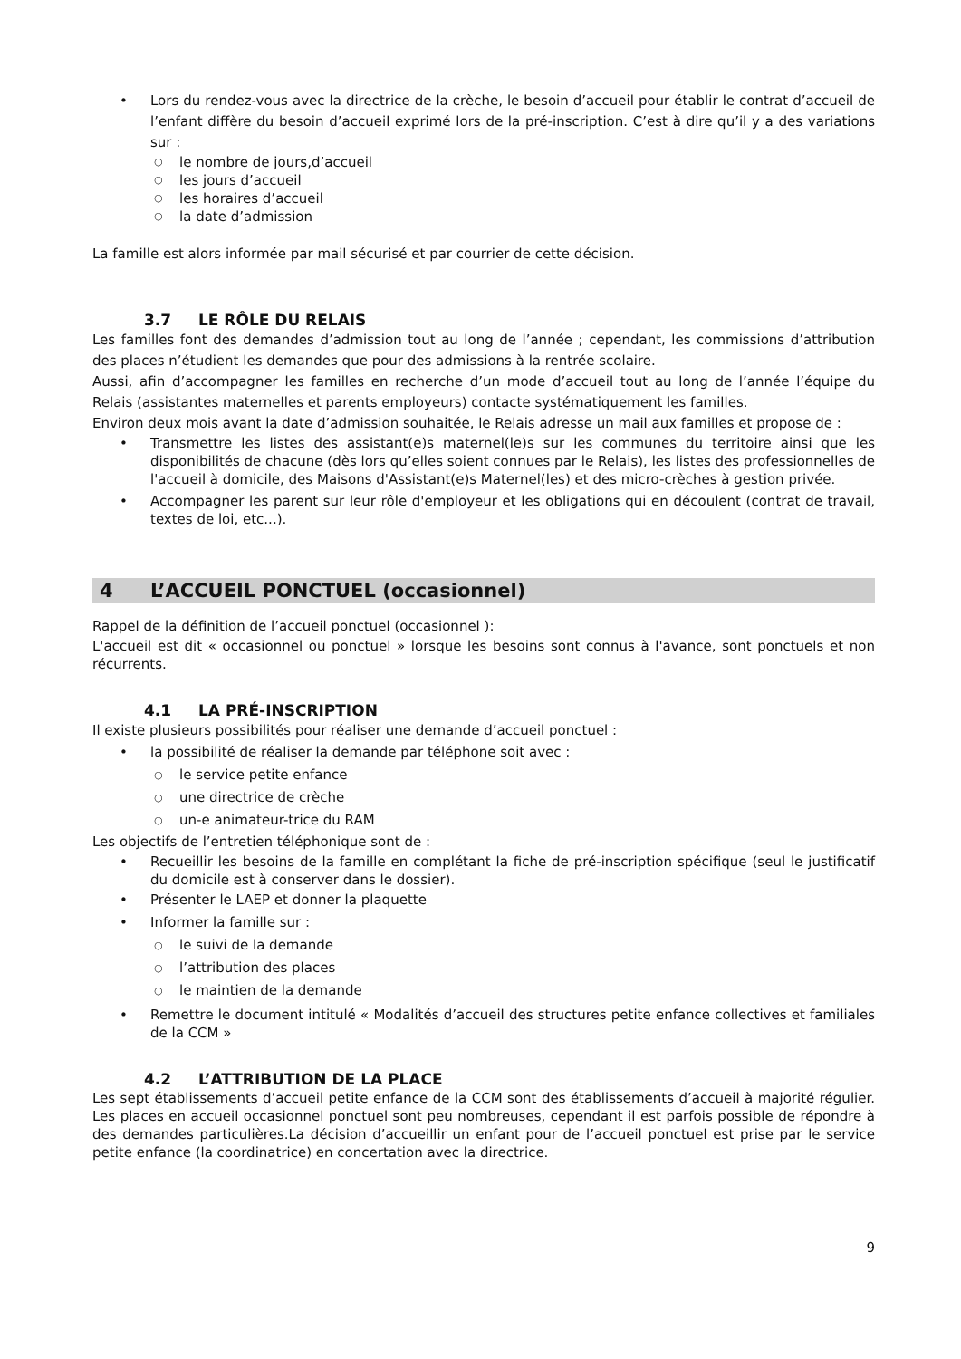• Lors du rendez-vous avec la directrice de la crèche, le besoin d’accueil pour établir le contrat d’accueil de l’enfant diffère du besoin d’accueil exprimé lors de la pré-inscription. C’est à dire qu’il y a des variations sur :
○ le nombre de jours,d’accueil
○ les jours d’accueil
○ les horaires d’accueil
○ la date d’admission
La famille est alors informée par mail sécurisé et par courrier de cette décision.
3.7 LE RÔLE DU RELAIS
Les familles font des demandes d’admission tout au long de l’année ; cependant, les commissions d’attribution des places n’étudient les demandes que pour des admissions à la rentrée scolaire.
Aussi, afin d’accompagner les familles en recherche d’un mode d’accueil tout au long de l’année l’équipe du Relais (assistantes maternelles et parents employeurs) contacte systématiquement les familles.
Environ deux mois avant la date d’admission souhaitée, le Relais adresse un mail aux familles et propose de :
• Transmettre les listes des assistant(e)s maternel(le)s sur les communes du territoire ainsi que les disponibilités de chacune (dès lors qu’elles soient connues par le Relais), les listes des professionnelles de l'accueil à domicile, des Maisons d'Assistant(e)s Maternel(les) et des micro-crèches à gestion privée.
• Accompagner les parent sur leur rôle d'employeur et les obligations qui en découlent (contrat de travail, textes de loi, etc...).
4 L’ACCUEIL PONCTUEL (occasionnel)
Rappel de la définition de l’accueil ponctuel (occasionnel ):
L'accueil est dit « occasionnel ou ponctuel » lorsque les besoins sont connus à l'avance, sont ponctuels et non récurrents.
4.1 LA PRÉ-INSCRIPTION
Il existe plusieurs possibilités pour réaliser une demande d’accueil ponctuel :
• la possibilité de réaliser la demande par téléphone soit avec :
○ le service petite enfance
○ une directrice de crèche
○ un-e animateur-trice du RAM
Les objectifs de l’entretien téléphonique sont de :
• Recueillir les besoins de la famille en complétant la fiche de pré-inscription spécifique (seul le justificatif du domicile est à conserver dans le dossier).
• Présenter le LAEP et donner la plaquette
• Informer la famille sur :
○ le suivi de la demande
○ l’attribution des places
○ le maintien de la demande
• Remettre le document intitulé « Modalités d’accueil des structures petite enfance collectives et familiales de la CCM »
4.2 L’ATTRIBUTION DE LA PLACE
Les sept établissements d’accueil petite enfance de la CCM sont des établissements d’accueil à majorité régulier. Les places en accueil occasionnel ponctuel sont peu nombreuses, cependant il est parfois possible de répondre à des demandes particulières.La décision d’accueillir un enfant pour de l’accueil ponctuel est prise par le service petite enfance (la coordinatrice) en concertation avec la directrice.
9